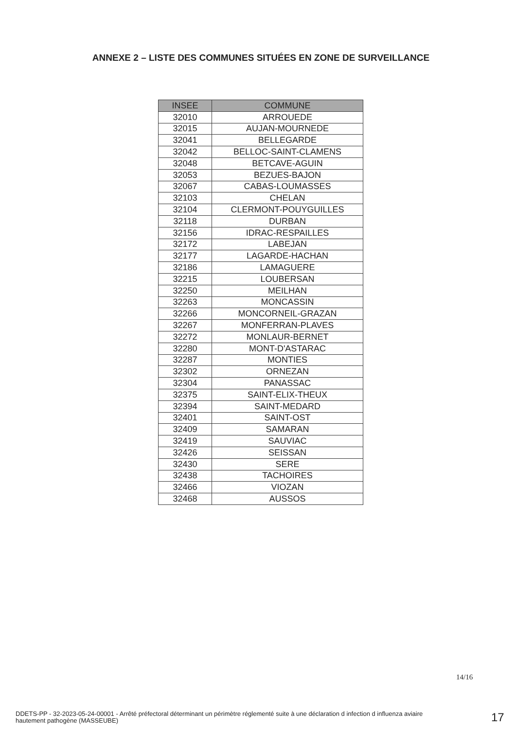ANNEXE 2 – LISTE DES COMMUNES SITUÉES EN ZONE DE SURVEILLANCE
| INSEE | COMMUNE |
| --- | --- |
| 32010 | ARROUEDE |
| 32015 | AUJAN-MOURNEDE |
| 32041 | BELLEGARDE |
| 32042 | BELLOC-SAINT-CLAMENS |
| 32048 | BETCAVE-AGUIN |
| 32053 | BEZUES-BAJON |
| 32067 | CABAS-LOUMASSES |
| 32103 | CHELAN |
| 32104 | CLERMONT-POUYGUILLES |
| 32118 | DURBAN |
| 32156 | IDRAC-RESPAILLES |
| 32172 | LABEJAN |
| 32177 | LAGARDE-HACHAN |
| 32186 | LAMAGUERE |
| 32215 | LOUBERSAN |
| 32250 | MEILHAN |
| 32263 | MONCASSIN |
| 32266 | MONCORNEIL-GRAZAN |
| 32267 | MONFERRAN-PLAVES |
| 32272 | MONLAUR-BERNET |
| 32280 | MONT-D'ASTARAC |
| 32287 | MONTIES |
| 32302 | ORNEZAN |
| 32304 | PANASSAC |
| 32375 | SAINT-ELIX-THEUX |
| 32394 | SAINT-MEDARD |
| 32401 | SAINT-OST |
| 32409 | SAMARAN |
| 32419 | SAUVIAC |
| 32426 | SEISSAN |
| 32430 | SERE |
| 32438 | TACHOIRES |
| 32466 | VIOZAN |
| 32468 | AUSSOS |
14/16
DDETS-PP - 32-2023-05-24-00001 - Arrêté préfectoral déterminant un périmètre réglementé suite à une déclaration d infection d influenza aviaire hautement pathogène (MASSEUBE)
17